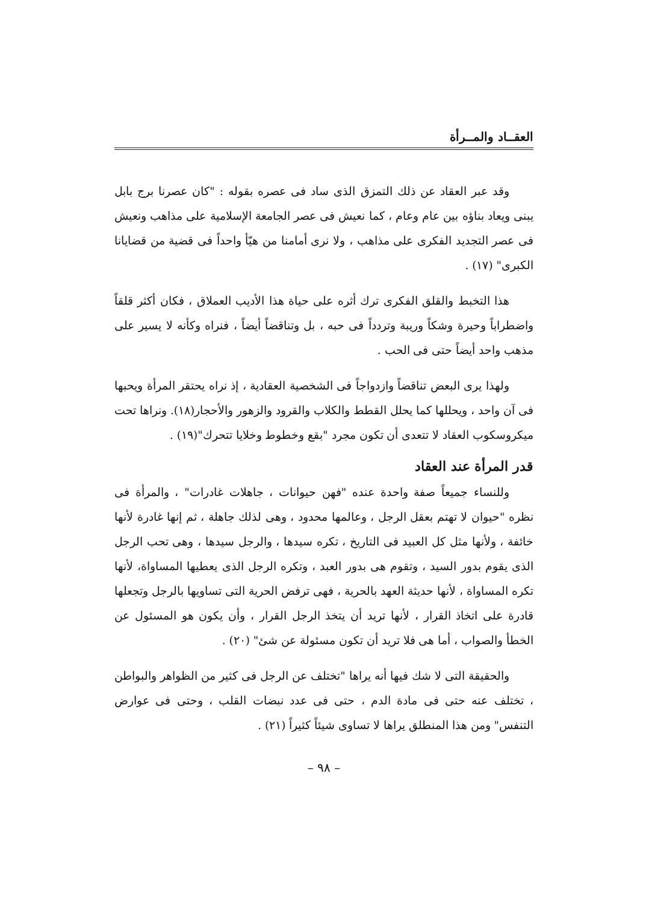العقــاد والمــرأة
وقد عبر العقاد عن ذلك التمزق الذى ساد فى عصره بقوله : "كان عصرنا برج بابل يبنى ويعاد بناؤه بين عام وعام ، كما نعيش فى عصر الجامعة الإسلامية على مذاهب ونعيش فى عصر التجديد الفكرى على مذاهب ، ولا نرى أمامنا من هيّأ واحداً فى قضية من قضايانا الكبرى" (١٧) .
هذا التخبط والقلق الفكرى ترك أثره على حياة هذا الأديب العملاق ، فكان أكثر قلقاً واضطراباً وحيرة وشكاً وريبة وتردداً فى حبه ، بل وتناقضاً أيضاً ، فنراه وكأنه لا يسير على مذهب واحد أيضاً حتى فى الحب .
ولهذا يرى البعض تناقضاً وازدواجاً فى الشخصية العقادية ، إذ نراه يحتقر المرأة ويحبها فى آن واحد ، ويحللها كما يحلل القطط والكلاب والقرود والزهور والأحجار(١٨). ونراها تحت ميكروسكوب العقاد لا تتعدى أن تكون مجرد "بقع وخطوط وخلايا تتحرك"(١٩) .
قدر المرأة عند العقاد
وللنساء جميعاً صفة واحدة عنده "فهن حيوانات ، جاهلات غادرات" ، والمرأة فى نظره "حيوان لا تهتم بعقل الرجل ، وعالمها محدود ، وهى لذلك جاهلة ، ثم إنها غادرة لأنها خائفة ، ولأنها مثل كل العبيد فى التاريخ ، تكره سيدها ، والرجل سيدها ، وهى تحب الرجل الذى يقوم بدور السيد ، وتقوم هى بدور العبد ، وتكره الرجل الذى يعطيها المساواة، لأنها تكره المساواة ، لأنها حديثة العهد بالحرية ، فهى ترفض الحرية التى تساويها بالرجل وتجعلها قادرة على اتخاذ القرار ، لأنها تريد أن يتخذ الرجل القرار ، وأن يكون هو المسئول عن الخطأ والصواب ، أما هى فلا تريد أن تكون مسئولة عن شئ" (٢٠) .
والحقيقة التى لا شك فيها أنه يراها "تختلف عن الرجل فى كثير من الظواهر والبواطن ، تختلف عنه حتى فى مادة الدم ، حتى فى عدد نبضات القلب ، وحتى فى عوارض التنفس" ومن هذا المنطلق يراها لا تساوى شيئاً كثيراً (٢١) .
– ٩٨ –